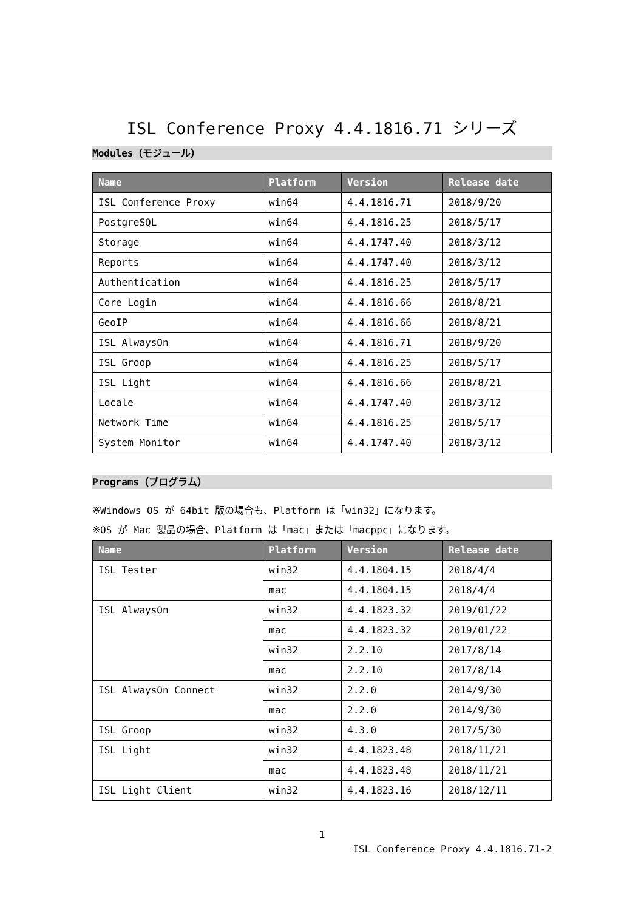ISL Conference Proxy 4.4.1816.71 シリーズ
Modules（モジュール）
| Name | Platform | Version | Release date |
| --- | --- | --- | --- |
| ISL Conference Proxy | win64 | 4.4.1816.71 | 2018/9/20 |
| PostgreSQL | win64 | 4.4.1816.25 | 2018/5/17 |
| Storage | win64 | 4.4.1747.40 | 2018/3/12 |
| Reports | win64 | 4.4.1747.40 | 2018/3/12 |
| Authentication | win64 | 4.4.1816.25 | 2018/5/17 |
| Core Login | win64 | 4.4.1816.66 | 2018/8/21 |
| GeoIP | win64 | 4.4.1816.66 | 2018/8/21 |
| ISL AlwaysOn | win64 | 4.4.1816.71 | 2018/9/20 |
| ISL Groop | win64 | 4.4.1816.25 | 2018/5/17 |
| ISL Light | win64 | 4.4.1816.66 | 2018/8/21 |
| Locale | win64 | 4.4.1747.40 | 2018/3/12 |
| Network Time | win64 | 4.4.1816.25 | 2018/5/17 |
| System Monitor | win64 | 4.4.1747.40 | 2018/3/12 |
Programs（プログラム）
※Windows OS が 64bit 版の場合も、Platform は「win32」になります。
※OS が Mac 製品の場合、Platform は「mac」または「macppc」になります。
| Name | Platform | Version | Release date |
| --- | --- | --- | --- |
| ISL Tester | win32 | 4.4.1804.15 | 2018/4/4 |
| | mac | 4.4.1804.15 | 2018/4/4 |
| ISL AlwaysOn | win32 | 4.4.1823.32 | 2019/01/22 |
| | mac | 4.4.1823.32 | 2019/01/22 |
| | win32 | 2.2.10 | 2017/8/14 |
| | mac | 2.2.10 | 2017/8/14 |
| ISL AlwaysOn Connect | win32 | 2.2.0 | 2014/9/30 |
| | mac | 2.2.0 | 2014/9/30 |
| ISL Groop | win32 | 4.3.0 | 2017/5/30 |
| ISL Light | win32 | 4.4.1823.48 | 2018/11/21 |
| | mac | 4.4.1823.48 | 2018/11/21 |
| ISL Light Client | win32 | 4.4.1823.16 | 2018/12/11 |
1
ISL Conference Proxy 4.4.1816.71-2